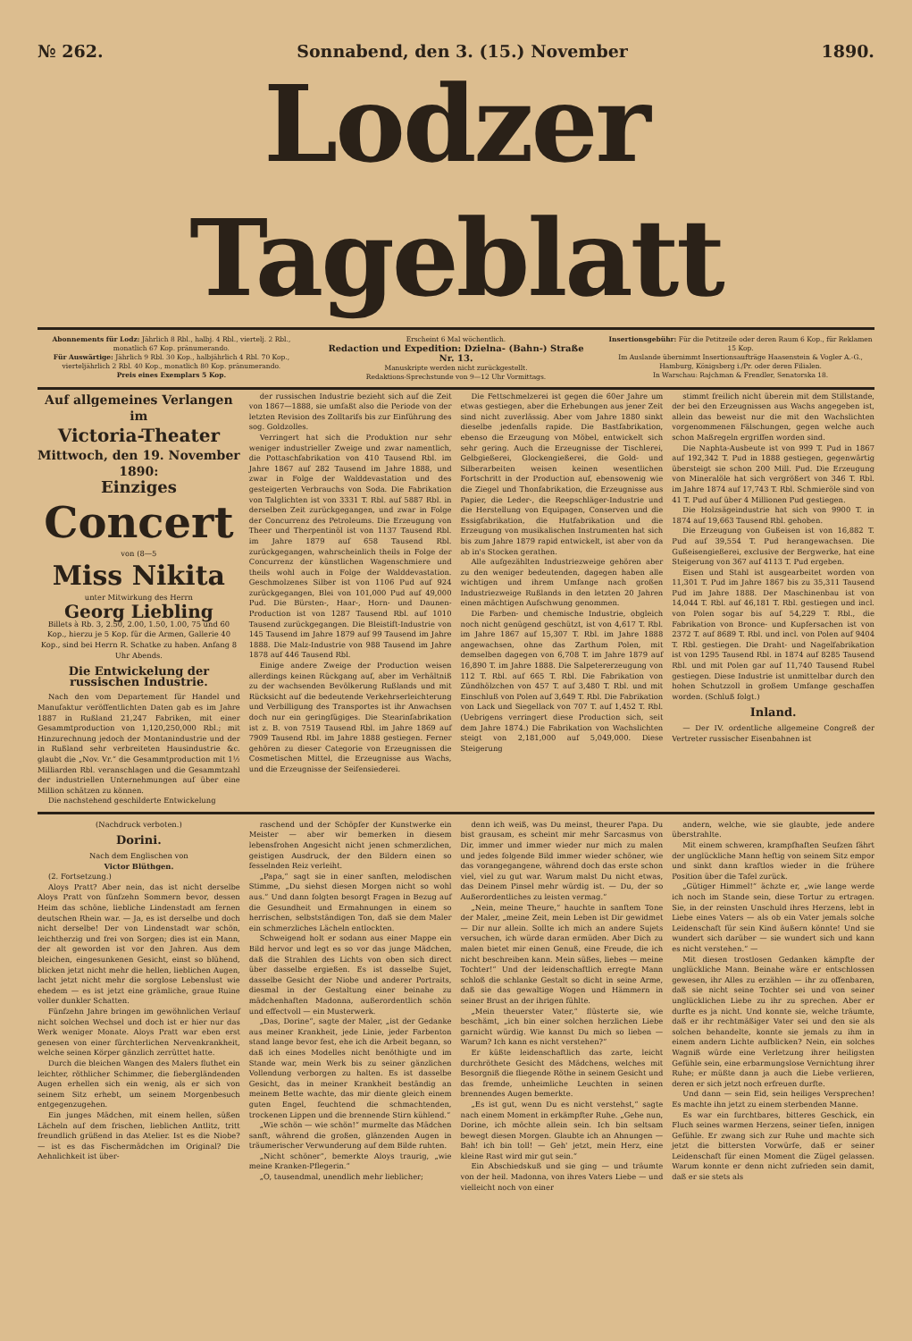№ 262. Sonnabend, den 3. (15.) November 1890.
Lodzer Tageblatt
Abonnements für Lodz: Jährlich 8 Rbl., halbj. 4 Rbl., viertelj. 2 Rbl., monatlich 67 Kop. pränumerando.
Für Auswärtige: Jährlich 9 Rbl. 30 Kop., halbjährlich 4 Rbl. 70 Kop., vierteljährlich 2 Rbl. 40 Kop., monatlich 80 Kop. pränumerando.
Preis eines Exemplars 5 Kop.
Erscheint 6 Mal wöchentlich.
Redaction und Expedition: Dzielna- (Bahn-) Straße Nr. 13.
Manuskripte werden nicht zurückgestellt.
Redaktions-Sprechstunde von 9—12 Uhr Vormittags.
Insertionsgebühr: Für die Petitzeile oder deren Raum 6 Kop., für Reklamen 15 Kop.
Im Auslande übernimmt Insertionsaufträge Haasenstein & Vogler A.-G., Hamburg, Königsberg i./Pr. oder deren Filialen.
In Warschau: Rajchman & Frendler, Senatorska 18.
Auf allgemeines Verlangen im
Victoria-Theater
Mittwoch, den 19. November 1890:
Einziges
Concert
von (8—5
Miss Nikita
unter Mitwirkung des Herrn
Georg Liebling
Billets à Rb. 3, 2.50, 2.00, 1.50, 1.00, 75 und 60 Kop., hierzu je 5 Kop. für die Armen, Gallerie 40 Kop., sind bei Herrn R. Schatke zu haben. Anfang 8 Uhr Abends.
Die Entwickelung der russischen Industrie.
Nach den vom Departement für Handel und Manufaktur veröffentlichten Daten gab es im Jahre 1887 in Rußland 21,247 Fabriken, mit einer Gesammtproduction von 1,120,250,000 Rbl.; mit Hinzurechnung jedoch der Montanindustrie und der in Rußland sehr verbreiteten Hausindustrie &c. glaubt die „Nov. Vr.“ die Gesammtproduction mit 1½ Milliarden Rbl. veranschlagen und die Gesammtzahl der industriellen Unternehmungen auf über eine Million schätzen zu können.
Die nachstehend geschilderte Entwickelung
der russischen Industrie bezieht sich auf die Zeit von 1867—1888, sie umfaßt also die Periode von der letzten Revision des Zolltarifs bis zur Einführung des sog. Goldzolles.
Verringert hat sich die Produktion nur sehr weniger industrieller Zweige und zwar namentlich, die Pottaschfabrikation von 410 Tausend Rbl. im Jahre 1867 auf 282 Tausend im Jahre 1888, und zwar in Folge der Walddevastation und des gesteigerten Verbrauchs von Soda. Die Fabrikation von Talglichten ist von 3331 T. Rbl. auf 5887 Rbl. in derselben Zeit zurückgegangen, und zwar in Folge der Concurrenz des Petroleums. Die Erzeugung von Theer und Therpentinöl ist von 1137 Tausend Rbl. im Jahre 1879 auf 658 Tausend Rbl. zurückgegangen, wahrscheinlich theils in Folge der Concurrenz der künstlichen Wagenschmiere und theils wohl auch in Folge der Walddevastation. Geschmolzenes Silber ist von 1106 Pud auf 924 zurückgegangen, Blei von 101,000 Pud auf 49,000 Pud. Die Bürsten-, Haar-, Horn- und Daunen-Production ist von 1287 Tausend Rbl. auf 1010 Tausend zurückgegangen. Die Bleistift-Industrie von 145 Tausend im Jahre 1879 auf 99 Tausend im Jahre 1888. Die Malz-Industrie von 988 Tausend im Jahre 1878 auf 446 Tausend Rbl.
Einige andere Zweige der Production weisen allerdings keinen Rückgang auf, aber im Verhältniß zu der wachsenden Bevölkerung Rußlands und mit Rücksicht auf die bedeutende Verkehrserleichterung und Verbilligung des Transportes ist ihr Anwachsen doch nur ein geringfügiges. Die Stearinfabrikation ist z. B. von 7519 Tausend Rbl. im Jahre 1869 auf 7909 Tausend Rbl. im Jahre 1888 gestiegen. Ferner gehören zu dieser Categorie von Erzeugnissen die Cosmetischen Mittel, die Erzeugnisse aus Wachs, und die Erzeugnisse der Seifensiederei.
Die Fettschmelzerei ist gegen die 60er Jahre um etwas gestiegen, aber die Erhebungen aus jener Zeit sind nicht zuverlässig. Aber vom Jahre 1880 sinkt dieselbe jedenfalls rapide. Die Bastfabrikation, ebenso die Erzeugung von Möbel, entwickelt sich sehr gering. Auch die Erzeugnisse der Tischlerei, Gelbgießerei, Glockengießerei, die Gold- und Silberarbeiten weisen keinen wesentlichen Fortschritt in der Production auf, ebensowenig wie die Ziegel und Thonfabrikation, die Erzeugnisse aus Papier, die Leder-, die Reepschläger-Industrie und die Herstellung von Equipagen, Conserven und die Essigfabrikation, die Hutfabrikation und die Erzeugung von musikalischen Instrumenten hat sich bis zum Jahre 1879 rapid entwickelt, ist aber von da ab in's Stocken gerathen.
Alle aufgezählten Industriezweige gehören aber zu den weniger bedeutenden, dagegen haben alle wichtigen und ihrem Umfange nach großen Industriezweige Rußlands in den letzten 20 Jahren einen mächtigen Aufschwung genommen.
Die Farben- und chemische Industrie, obgleich noch nicht genügend geschützt, ist von 4,617 T. Rbl. im Jahre 1867 auf 15,307 T. Rbl. im Jahre 1888 angewachsen, ohne das Zarthum Polen, mit demselben dagegen von 6,708 T. im Jahre 1879 auf 16,890 T. im Jahre 1888. Die Salpetererzeugung von 112 T. Rbl. auf 665 T. Rbl. Die Fabrikation von Zündhölzchen von 457 T. auf 3,480 T. Rbl. und mit Einschluß von Polen auf 3,649 T. Rbl. Die Fabrikation von Lack und Siegellack von 707 T. auf 1,452 T. Rbl. (Uebrigens verringert diese Production sich, seit dem Jahre 1874.) Die Fabrikation von Wachslichten steigt von 2,181,000 auf 5,049,000. Diese Steigerung
stimmt freilich nicht überein mit dem Stillstande, der bei den Erzeugnissen aus Wachs angegeben ist, allein das beweist nur die mit den Wachslichten vorgenommenen Fälschungen, gegen welche auch schon Maßregeln ergriffen worden sind.
Die Naphta-Ausbeute ist von 999 T. Pud in 1867 auf 192,342 T. Pud in 1888 gestiegen, gegenwärtig übersteigt sie schon 200 Mill. Pud. Die Erzeugung von Mineralöle hat sich vergrößert von 346 T. Rbl. im Jahre 1874 auf 17,743 T. Rbl. Schmieröle sind von 41 T. Pud auf über 4 Millionen Pud gestiegen.
Die Holzsägeindustrie hat sich von 9900 T. in 1874 auf 19,663 Tausend Rbl. gehoben.
Die Erzeugung von Gußeisen ist von 16,882 T. Pud auf 39,554 T. Pud herangewachsen. Die Gußeisengießerei, exclusive der Bergwerke, hat eine Steigerung von 367 auf 4113 T. Pud ergeben.
Eisen und Stahl ist ausgearbeitet worden von 11,301 T. Pud im Jahre 1867 bis zu 35,311 Tausend Pud im Jahre 1888. Der Maschinenbau ist von 14,044 T. Rbl. auf 46,181 T. Rbl. gestiegen und incl. von Polen sogar bis auf 54,229 T. Rbl., die Fabrikation von Bronce- und Kupfersachen ist von 2372 T. auf 8689 T. Rbl. und incl. von Polen auf 9404 T. Rbl. gestiegen. Die Draht- und Nagelfabrikation ist von 1295 Tausend Rbl. in 1874 auf 8285 Tausend Rbl. und mit Polen gar auf 11,740 Tausend Rubel gestiegen. Diese Industrie ist unmittelbar durch den hohen Schutzzoll in großem Umfange geschaffen worden. (Schluß folgt.)
Inland.
— Der IV. ordentliche allgemeine Congreß der Vertreter russischer Eisenbahnen ist
(Nachdruck verboten.)
Dorini.
Nach dem Englischen von
Victor Blüthgen.
(2. Fortsetzung.)
Aloys Pratt? Aber nein, das ist nicht derselbe Aloys Pratt von fünfzehn Sommern bevor, dessen Heim das schöne, liebliche Lindenstadt am fernen deutschen Rhein war. — Ja, es ist derselbe und doch nicht derselbe! Der von Lindenstadt war schön, leichtherzig und frei von Sorgen; dies ist ein Mann, der alt geworden ist vor den Jahren. Aus dem bleichen, eingesunkenen Gesicht, einst so blühend, blicken jetzt nicht mehr die hellen, lieblichen Augen, lacht jetzt nicht mehr die sorglose Lebenslust wie ehedem — es ist jetzt eine grämliche, graue Ruine voller dunkler Schatten.
Fünfzehn Jahre bringen im gewöhnlichen Verlauf nicht solchen Wechsel und doch ist er hier nur das Werk weniger Monate. Aloys Pratt war eben erst genesen von einer fürchterlichen Nervenkrankheit, welche seinen Körper gänzlich zerrüttet hatte.
Durch die bleichen Wangen des Malers fluthet ein leichter, röthlicher Schimmer, die fiebergländenden Augen erhellen sich ein wenig, als er sich von seinem Sitz erhebt, um seinem Morgenbesuch entgegenzugehen.
Ein junges Mädchen, mit einem hellen, süßen Lächeln auf dem frischen, lieblichen Antlitz, tritt freundlich grüßend in das Atelier. Ist es die Niobe? — ist es das Fischermädchen im Original? Die Aehnlichkeit ist über-
raschend und der Schöpfer der Kunstwerke ein Meister — aber wir bemerken in diesem lebensfrohen Angesicht nicht jenen schmerzlichen, geistigen Ausdruck, der den Bildern einen so fesselnden Reiz verleiht.
„Papa,“ sagt sie in einer sanften, melodischen Stimme, „Du siehst diesen Morgen nicht so wohl aus.“ Und dann folgten besorgt Fragen in Bezug auf die Gesundheit und Ermahnungen in einem so herrischen, selbstständigen Ton, daß sie dem Maler ein schmerzliches Lächeln entlockten.
Schweigend holt er sodann aus einer Mappe ein Bild hervor und legt es so vor das junge Mädchen, daß die Strahlen des Lichts von oben sich direct über dasselbe ergießen. Es ist dasselbe Sujet, dasselbe Gesicht der Niobe und anderer Portraits, diesmal in der Gestaltung einer beinahe zu mädchenhaften Madonna, außerordentlich schön und effectvoll — ein Musterwerk.
„Das, Dorine“, sagte der Maler, „ist der Gedanke aus meiner Krankheit, jede Linie, jeder Farbenton stand lange bevor fest, ehe ich die Arbeit begann, so daß ich eines Modelles nicht benöthigte und im Stande war, mein Werk bis zu seiner gänzlichen Vollendung verborgen zu halten. Es ist dasselbe Gesicht, das in meiner Krankheit beständig an meinem Bette wachte, das mir diente gleich einem guten Engel, feuchtend die schmachtenden, trockenen Lippen und die brennende Stirn kühlend.“
„Wie schön — wie schön!“ murmelte das Mädchen sanft, während die großen, glänzenden Augen in träumerischer Verwunderung auf dem Bilde ruhten.
„Nicht schöner“, bemerkte Aloys traurig, „wie meine Kranken-Pflegerin.“
„O, tausendmal, unendlich mehr lieblicher;
denn ich weiß, was Du meinst, theurer Papa. Du bist grausam, es scheint mir mehr Sarcasmus von Dir, immer und immer wieder nur mich zu malen und jedes folgende Bild immer wieder schöner, wie das vorangegangene, während doch das erste schon viel, viel zu gut war. Warum malst Du nicht etwas, das Deinem Pinsel mehr würdig ist. — Du, der so Außerordentliches zu leisten vermag.“
„Nein, meine Theure,“ hauchte in sanftem Tone der Maler, „meine Zeit, mein Leben ist Dir gewidmet — Dir nur allein. Sollte ich mich an andere Sujets versuchen, ich würde daran ermüden. Aber Dich zu malen bietet mir einen Genuß, eine Freude, die ich nicht beschreiben kann. Mein süßes, liebes — meine Tochter!“ Und der leidenschaftlich erregte Mann schloß die schlanke Gestalt so dicht in seine Arme, daß sie das gewaltige Wogen und Hämmern in seiner Brust an der ihrigen fühlte.
„Mein theuerster Vater,“ flüsterte sie, wie beschämt, „ich bin einer solchen herzlichen Liebe garnicht würdig. Wie kannst Du mich so lieben — Warum? Ich kann es nicht verstehen?“
Er küßte leidenschaftlich das zarte, leicht durchröthete Gesicht des Mädchens, welches mit Besorgniß die fliegende Röthe in seinem Gesicht und das fremde, unheimliche Leuchten in seinen brennendes Augen bemerkte.
„Es ist gut, wenn Du es nicht verstehst,“ sagte nach einem Moment in erkämpfter Ruhe. „Gehe nun, Dorine, ich möchte allein sein. Ich bin seltsam bewegt diesen Morgen. Glaubte ich an Ahnungen — Bah! ich bin toll! — Geh' jetzt, mein Herz, eine kleine Rast wird mir gut sein.“
Ein Abschiedskuß und sie ging — und träumte von der heil. Madonna, von ihres Vaters Liebe — und vielleicht noch von einer
andern, welche, wie sie glaubte, jede andere überstrahlte.
Mit einem schweren, krampfhaften Seufzen fährt der unglückliche Mann heftig von seinem Sitz empor und sinkt dann kraftlos wieder in die frühere Position über die Tafel zurück.
„Gütiger Himmel!“ ächzte er, „wie lange werde ich noch im Stande sein, diese Tortur zu ertragen. Sie, in der reinsten Unschuld ihres Herzens, lebt in Liebe eines Vaters — als ob ein Vater jemals solche Leidenschaft für sein Kind äußern könnte! Und sie wundert sich darüber — sie wundert sich und kann es nicht verstehen.“ —
Mit diesen trostlosen Gedanken kämpfte der unglückliche Mann. Beinahe wäre er entschlossen gewesen, ihr Alles zu erzählen — ihr zu offenbaren, daß sie nicht seine Tochter sei und von seiner unglücklichen Liebe zu ihr zu sprechen. Aber er durfte es ja nicht. Und konnte sie, welche träumte, daß er ihr rechtmäßiger Vater sei und den sie als solchen behandelte, konnte sie jemals zu ihm in einem andern Lichte aufblicken? Nein, ein solches Wagniß würde eine Verletzung ihrer heiligsten Gefühle sein, eine erbarmungslose Vernichtung ihrer Ruhe; er müßte dann ja auch die Liebe verlieren, deren er sich jetzt noch erfreuen durfte.
Und dann — sein Eid, sein heiliges Versprechen! Es machte ihn jetzt zu einem sterbenden Manne.
Es war ein furchtbares, bitteres Geschick, ein Fluch seines warmen Herzens, seiner tiefen, innigen Gefühle. Er zwang sich zur Ruhe und machte sich jetzt die bittersten Vorwürfe, daß er seiner Leidenschaft für einen Moment die Zügel gelassen. Warum konnte er denn nicht zufrieden sein damit, daß er sie stets als